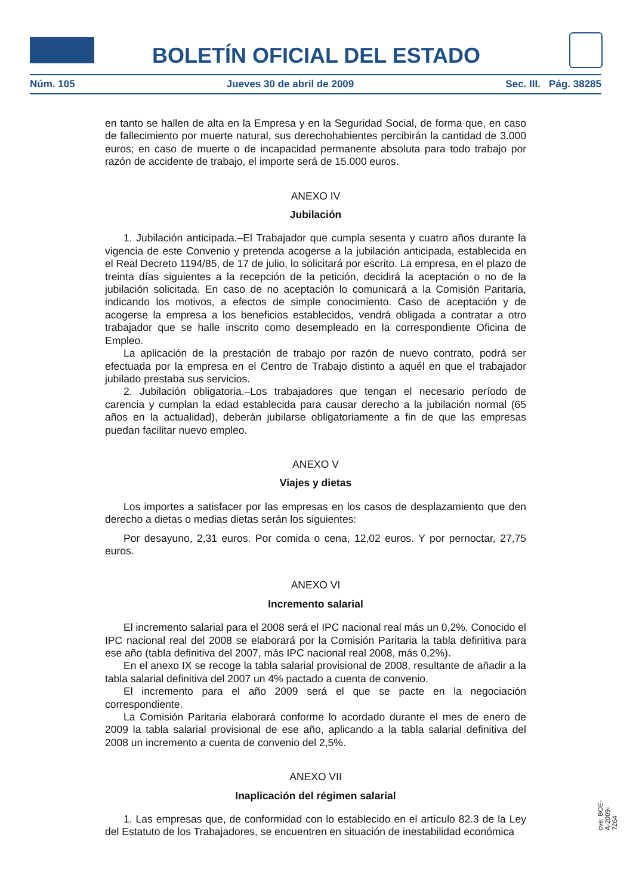BOLETÍN OFICIAL DEL ESTADO
Núm. 105 Jueves 30 de abril de 2009 Sec. III. Pág. 38285
en tanto se hallen de alta en la Empresa y en la Seguridad Social, de forma que, en caso de fallecimiento por muerte natural, sus derechohabientes percibirán la cantidad de 3.000 euros; en caso de muerte o de incapacidad permanente absoluta para todo trabajo por razón de accidente de trabajo, el importe será de 15.000 euros.
ANEXO IV
Jubilación
1. Jubilación anticipada.–El Trabajador que cumpla sesenta y cuatro años durante la vigencia de este Convenio y pretenda acogerse a la jubilación anticipada, establecida en el Real Decreto 1194/85, de 17 de julio, lo solicitará por escrito. La empresa, en el plazo de treinta días siguientes a la recepción de la petición, decidirá la aceptación o no de la jubilación solicitada. En caso de no aceptación lo comunicará a la Comisión Paritaria, indicando los motivos, a efectos de simple conocimiento. Caso de aceptación y de acogerse la empresa a los beneficios establecidos, vendrá obligada a contratar a otro trabajador que se halle inscrito como desempleado en la correspondiente Oficina de Empleo.
La aplicación de la prestación de trabajo por razón de nuevo contrato, podrá ser efectuada por la empresa en el Centro de Trabajo distinto a aquél en que el trabajador jubilado prestaba sus servicios.
2. Jubilación obligatoria.–Los trabajadores que tengan el necesario período de carencia y cumplan la edad establecida para causar derecho a la jubilación normal (65 años en la actualidad), deberán jubilarse obligatoriamente a fin de que las empresas puedan facilitar nuevo empleo.
ANEXO V
Viajes y dietas
Los importes a satisfacer por las empresas en los casos de desplazamiento que den derecho a dietas o medias dietas serán los siguientes:
Por desayuno, 2,31 euros. Por comida o cena, 12,02 euros. Y por pernoctar, 27,75 euros.
ANEXO VI
Incremento salarial
El incremento salarial para el 2008 será el IPC nacional real más un 0,2%. Conocido el IPC nacional real del 2008 se elaborará por la Comisión Paritaria la tabla definitiva para ese año (tabla definitiva del 2007, más IPC nacional real 2008, más 0,2%).
En el anexo IX se recoge la tabla salarial provisional de 2008, resultante de añadir a la tabla salarial definitiva del 2007 un 4% pactado a cuenta de convenio.
El incremento para el año 2009 será el que se pacte en la negociación correspondiente.
La Comisión Paritaria elaborará conforme lo acordado durante el mes de enero de 2009 la tabla salarial provisional de ese año, aplicando a la tabla salarial definitiva del 2008 un incremento a cuenta de convenio del 2,5%.
ANEXO VII
Inaplicación del régimen salarial
1. Las empresas que, de conformidad con lo establecido en el artículo 82.3 de la Ley del Estatuto de los Trabajadores, se encuentren en situación de inestabilidad económica
cve: BOE-A-2009-7264